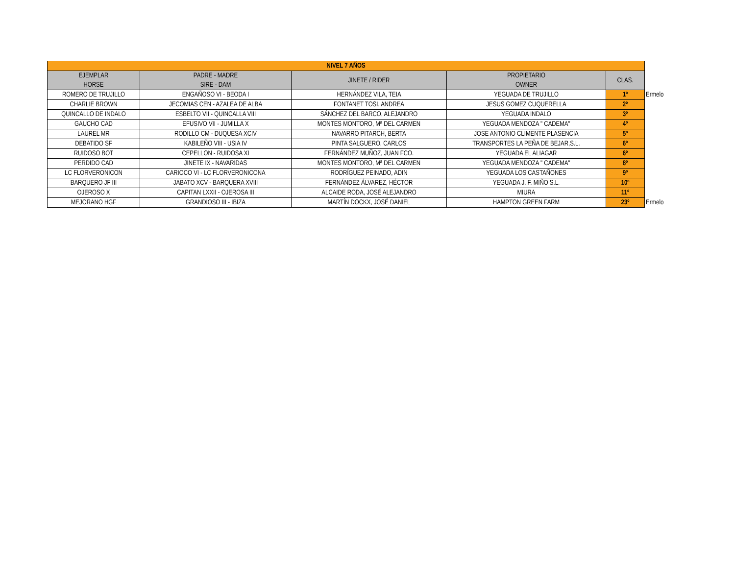| NIVEL 7 AÑOS | | | | | |
| EJEMPLAR HORSE | PADRE - MADRE SIRE - DAM | JINETE / RIDER | PROPIETARIO OWNER | CLAS. | |
| ROMERO DE TRUJILLO | ENGAÑOSO VI - BEODA I | HERNÁNDEZ VILA, TEIA | YEGUADA DE TRUJILLO | 1º | Ermelo |
| CHARLIE BROWN | JECOMIAS CEN - AZALEA DE ALBA | FONTANET TOSI, ANDREA | JESUS GOMEZ CUQUERELLA | 2º | |
| QUINCALLO DE INDALO | ESBELTO VII - QUINCALLA VIII | SÁNCHEZ DEL BARCO, ALEJANDRO | YEGUADA INDALO | 3º | |
| GAUCHO CAD | EFUSIVO VII - JUMILLA X | MONTES MONTORO, Mª DEL CARMEN | YEGUADA MENDOZA " CADEMA" | 4º | |
| LAUREL MR | RODILLO CM - DUQUESA XCIV | NAVARRO PITARCH, BERTA | JOSE ANTONIO CLIMENTE PLASENCIA | 5º | |
| DEBATIDO SF | KABILEÑO VIII - USIA IV | PINTA SALGUERO, CARLOS | TRANSPORTES LA PEÑA DE BEJAR,S.L. | 6º | |
| RUIDOSO BOT | CEPELLON - RUIDOSA XI | FERNÁNDEZ MUÑOZ, JUAN FCO. | YEGUADA EL ALIAGAR | 6º | |
| PERDIDO CAD | JINETE IX - NAVARIDAS | MONTES MONTORO, Mª DEL CARMEN | YEGUADA MENDOZA " CADEMA" | 8º | |
| LC FLORVERONICON | CARIOCO VI - LC FLORVERONICONA | RODRÍGUEZ PEINADO, ADIN | YEGUADA LOS CASTAÑONES | 9º | |
| BARQUERO JF III | JABATO XCV - BARQUERA XVIII | FERNÁNDEZ ÁLVAREZ, HÉCTOR | YEGUADA J. F. MIÑO S.L. | 10º | |
| OJEROSO X | CAPITAN LXXII - OJEROSA III | ALCAIDE RODA, JOSÉ ALEJANDRO | MIURA | 11º | |
| MEJORANO HGF | GRANDIOSO III - IBIZA | MARTÍN DOCKX, JOSÉ DANIEL | HAMPTON GREEN FARM | 23º | Ermelo |